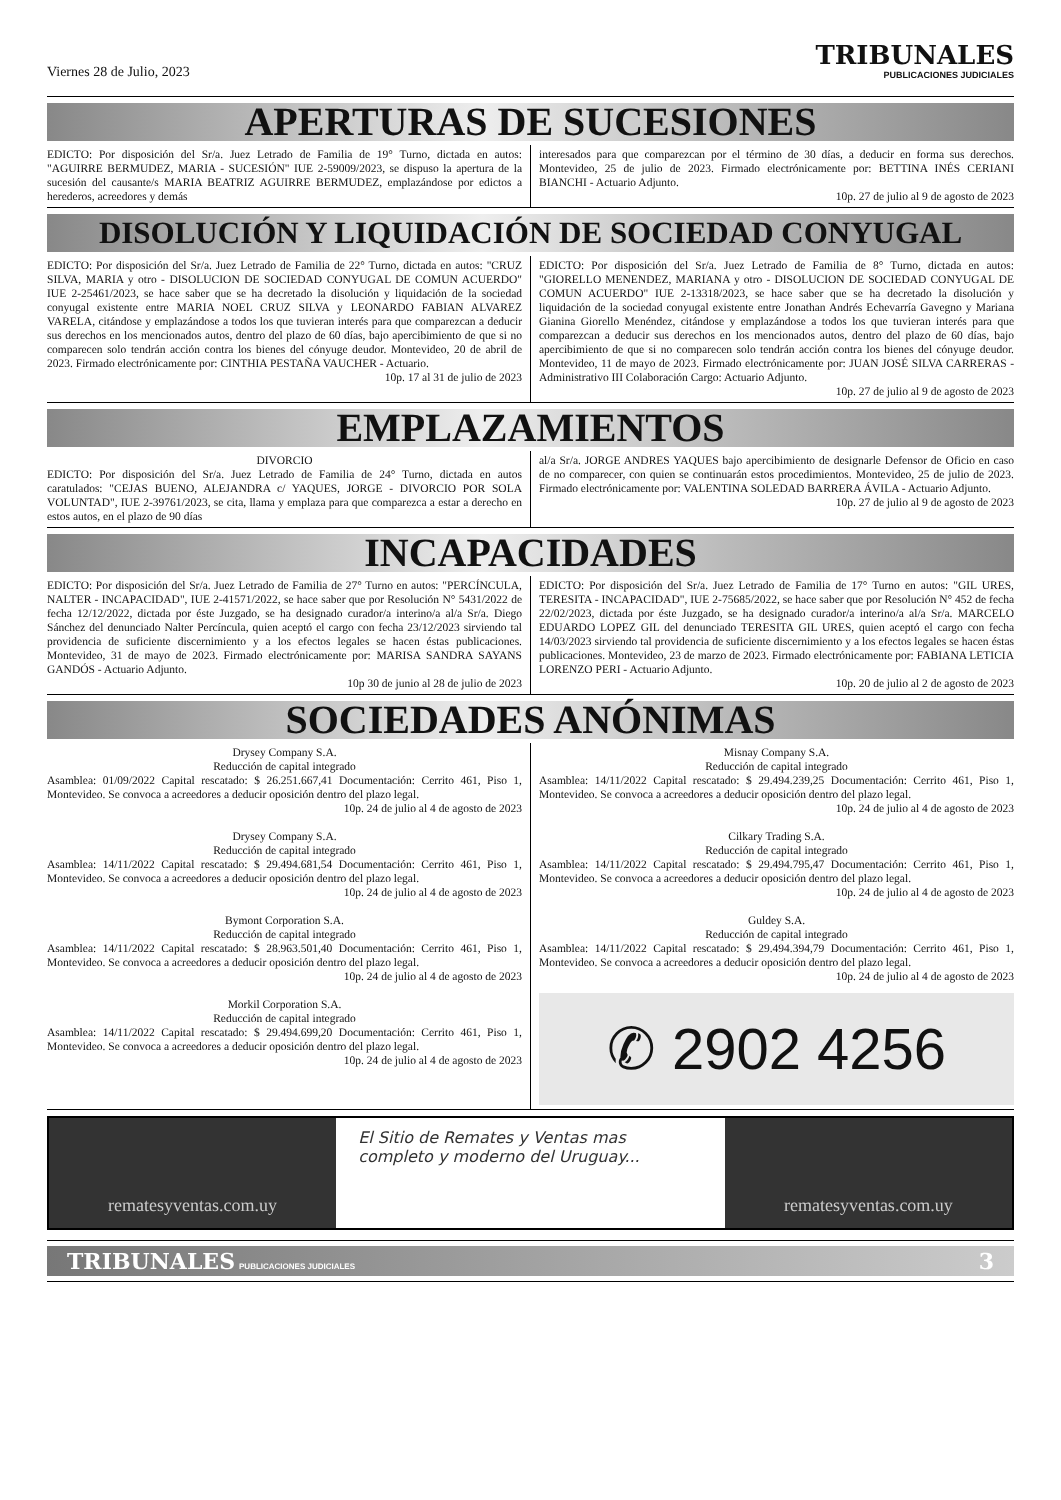Viernes 28 de Julio, 2023 TRIBUNALES
PUBLICACIONES JUDICIALES
APERTURAS DE SUCESIONES
EDICTO: Por disposición del Sr/a. Juez Letrado de Familia de 19° Turno, dictada en autos: "AGUIRRE BERMUDEZ, MARIA - SUCESIÓN" IUE 2-59009/2023, se dispuso la apertura de la sucesión del causante/s MARIA BEATRIZ AGUIRRE BERMUDEZ, emplazándose por edictos a herederos, acreedores y demás
interesados para que comparezcan por el término de 30 días, a deducir en forma sus derechos. Montevideo, 25 de julio de 2023. Firmado electrónicamente por: BETTINA INÉS CERIANI BIANCHI - Actuario Adjunto.
10p. 27 de julio al 9 de agosto de 2023
DISOLUCIÓN Y LIQUIDACIÓN DE SOCIEDAD CONYUGAL
EDICTO: Por disposición del Sr/a. Juez Letrado de Familia de 22° Turno, dictada en autos: "CRUZ SILVA, MARIA y otro - DISOLUCION DE SOCIEDAD CONYUGAL DE COMUN ACUERDO" IUE 2-25461/2023, se hace saber que se ha decretado la disolución y liquidación de la sociedad conyugal existente entre MARIA NOEL CRUZ SILVA y LEONARDO FABIAN ALVAREZ VARELA, citándose y emplazándose a todos los que tuvieran interés para que comparezcan a deducir sus derechos en los mencionados autos, dentro del plazo de 60 días, bajo apercibimiento de que si no comparecen solo tendrán acción contra los bienes del cónyuge deudor. Montevideo, 20 de abril de 2023. Firmado electrónicamente por: CINTHIA PESTAÑA VAUCHER - Actuario.
10p. 17 al 31 de julio de 2023
EDICTO: Por disposición del Sr/a. Juez Letrado de Familia de 8° Turno, dictada en autos: "GIORELLO MENENDEZ, MARIANA y otro - DISOLUCION DE SOCIEDAD CONYUGAL DE COMUN ACUERDO" IUE 2-13318/2023, se hace saber que se ha decretado la disolución y liquidación de la sociedad conyugal existente entre Jonathan Andrés Echevarría Gavegno y Mariana Gianina Giorello Menéndez, citándose y emplazándose a todos los que tuvieran interés para que comparezcan a deducir sus derechos en los mencionados autos, dentro del plazo de 60 días, bajo apercibimiento de que si no comparecen solo tendrán acción contra los bienes del cónyuge deudor. Montevideo, 11 de mayo de 2023. Firmado electrónicamente por: JUAN JOSÉ SILVA CARRERAS - Administrativo III Colaboración Cargo: Actuario Adjunto.
10p. 27 de julio al 9 de agosto de 2023
EMPLAZAMIENTOS
DIVORCIO
EDICTO: Por disposición del Sr/a. Juez Letrado de Familia de 24° Turno, dictada en autos caratulados: "CEJAS BUENO, ALEJANDRA c/ YAQUES, JORGE - DIVORCIO POR SOLA VOLUNTAD", IUE 2-39761/2023, se cita, llama y emplaza para que comparezca a estar a derecho en estos autos, en el plazo de 90 días
al/a Sr/a. JORGE ANDRES YAQUES bajo apercibimiento de designarle Defensor de Oficio en caso de no comparecer, con quien se continuarán estos procedimientos. Montevideo, 25 de julio de 2023. Firmado electrónicamente por: VALENTINA SOLEDAD BARRERA ÁVILA - Actuario Adjunto.
10p. 27 de julio al 9 de agosto de 2023
INCAPACIDADES
EDICTO: Por disposición del Sr/a. Juez Letrado de Familia de 27° Turno en autos: "PERCÍNCULA, NALTER - INCAPACIDAD", IUE 2-41571/2022, se hace saber que por Resolución N° 5431/2022 de fecha 12/12/2022, dictada por éste Juzgado, se ha designado curador/a interino/a al/a Sr/a. Diego Sánchez del denunciado Nalter Percíncula, quien aceptó el cargo con fecha 23/12/2023 sirviendo tal providencia de suficiente discernimiento y a los efectos legales se hacen éstas publicaciones. Montevideo, 31 de mayo de 2023. Firmado electrónicamente por: MARISA SANDRA SAYANS GANDÓS - Actuario Adjunto.
10p 30 de junio al 28 de julio de 2023
EDICTO: Por disposición del Sr/a. Juez Letrado de Familia de 17° Turno en autos: "GIL URES, TERESITA - INCAPACIDAD", IUE 2-75685/2022, se hace saber que por Resolución N° 452 de fecha 22/02/2023, dictada por éste Juzgado, se ha designado curador/a interino/a al/a Sr/a. MARCELO EDUARDO LOPEZ GIL del denunciado TERESITA GIL URES, quien aceptó el cargo con fecha 14/03/2023 sirviendo tal providencia de suficiente discernimiento y a los efectos legales se hacen éstas publicaciones. Montevideo, 23 de marzo de 2023. Firmado electrónicamente por: FABIANA LETICIA LORENZO PERI - Actuario Adjunto.
10p. 20 de julio al 2 de agosto de 2023
SOCIEDADES ANÓNIMAS
Drysey Company S.A.
Reducción de capital integrado
Asamblea: 01/09/2022 Capital rescatado: $ 26.251.667,41 Documentación: Cerrito 461, Piso 1, Montevideo. Se convoca a acreedores a deducir oposición dentro del plazo legal.
10p. 24 de julio al 4 de agosto de 2023
Drysey Company S.A.
Reducción de capital integrado
Asamblea: 14/11/2022 Capital rescatado: $ 29.494.681,54 Documentación: Cerrito 461, Piso 1, Montevideo. Se convoca a acreedores a deducir oposición dentro del plazo legal.
10p. 24 de julio al 4 de agosto de 2023
Bymont Corporation S.A.
Reducción de capital integrado
Asamblea: 14/11/2022 Capital rescatado: $ 28.963.501,40 Documentación: Cerrito 461, Piso 1, Montevideo. Se convoca a acreedores a deducir oposición dentro del plazo legal.
10p. 24 de julio al 4 de agosto de 2023
Morkil Corporation S.A.
Reducción de capital integrado
Asamblea: 14/11/2022 Capital rescatado: $ 29.494.699,20 Documentación: Cerrito 461, Piso 1, Montevideo. Se convoca a acreedores a deducir oposición dentro del plazo legal.
10p. 24 de julio al 4 de agosto de 2023
Misnay Company S.A.
Reducción de capital integrado
Asamblea: 14/11/2022 Capital rescatado: $ 29.494.239,25 Documentación: Cerrito 461, Piso 1, Montevideo. Se convoca a acreedores a deducir oposición dentro del plazo legal.
10p. 24 de julio al 4 de agosto de 2023
Cilkary Trading S.A.
Reducción de capital integrado
Asamblea: 14/11/2022 Capital rescatado: $ 29.494.795,47 Documentación: Cerrito 461, Piso 1, Montevideo. Se convoca a acreedores a deducir oposición dentro del plazo legal.
10p. 24 de julio al 4 de agosto de 2023
Guldey S.A.
Reducción de capital integrado
Asamblea: 14/11/2022 Capital rescatado: $ 29.494.394,79 Documentación: Cerrito 461, Piso 1, Montevideo. Se convoca a acreedores a deducir oposición dentro del plazo legal.
10p. 24 de julio al 4 de agosto de 2023
✆ 2902 4256
rematesyventas.com.uy
El Sitio de Remates y Ventas mas completo y moderno del Uruguay...
rematesyventas.com.uy
TRIBUNALES PUBLICACIONES JUDICIALES 3